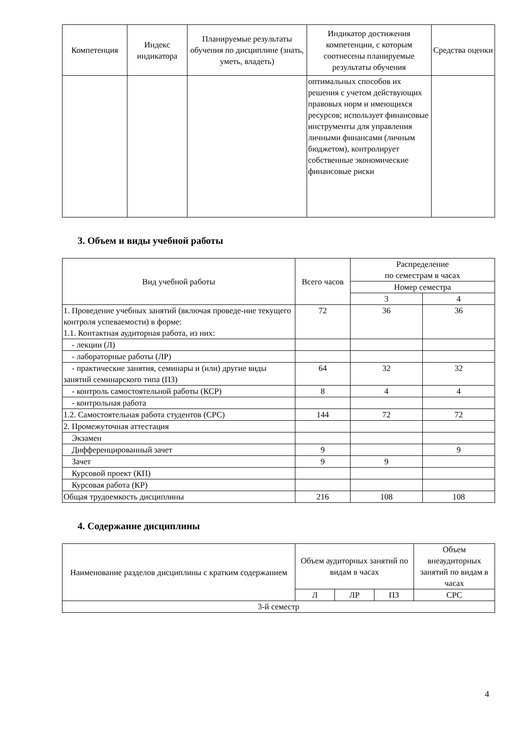| Компетенция | Индекс индикатора | Планируемые результаты обучения по дисциплине (знать, уметь, владеть) | Индикатор достижения компетенции, с которым соотнесены планируемые результаты обучения | Средства оценки |
| --- | --- | --- | --- | --- |
| | | | оптимальных способов их решения с учетом действующих правовых норм и имеющихся ресурсов; использует финансовые инструменты для управления личными финансами (личным бюджетом), контролирует собственные экономические финансовые риски | |
3. Объем и виды учебной работы
| Вид учебной работы | Всего часов | Распределение по семестрам в часах | |
| --- | --- | --- | --- |
| | | Номер семестра | |
| | | 3 | 4 |
| 1. Проведение учебных занятий (включая проведе-ние текущего контроля успеваемости) в форме: 1.1. Контактная аудиторная работа, из них: | 72 | 36 | 36 |
| - лекции (Л) | | | |
| - лабораторные работы (ЛР) | | | |
| - практические занятия, семинары и (или) другие виды занятий семинарского типа (ПЗ) | 64 | 32 | 32 |
| - контроль самостоятельной работы (КСР) | 8 | 4 | 4 |
| - контрольная работа | | | |
| 1.2. Самостоятельная работа студентов (СРС) | 144 | 72 | 72 |
| 2. Промежуточная аттестация | | | |
| Экзамен | | | |
| Дифференцированный зачет | 9 | | 9 |
| Зачет | 9 | 9 | |
| Курсовой проект (КП) | | | |
| Курсовая работа (КР) | | | |
| Общая трудоемкость дисциплины | 216 | 108 | 108 |
4. Содержание дисциплины
| Наименование разделов дисциплины с кратким содержанием | Объем аудиторных занятий по видам в часах | | | Объем внеаудиторных занятий по видам в часах |
| --- | --- | --- | --- | --- |
| | Л | ЛР | ПЗ | СРС |
| 3-й семестр | | | | |
4